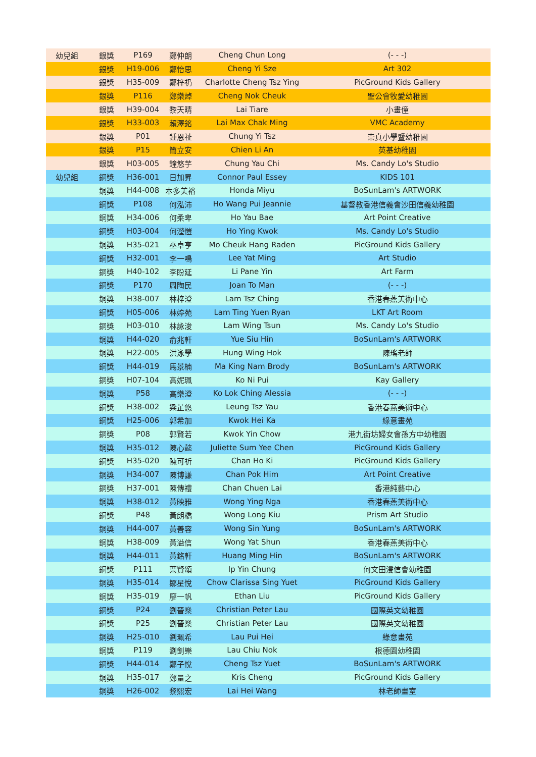| 幼兒組 | 銀獎 | P169 | 鄭仲朗 | Cheng Chun Long | (- - -) |
| | 銀獎 | H19-006 | 鄭怡思 | Cheng Yi Sze | Art 302 |
| | 銀獎 | H35-009 | 鄭梓礽 | Charlotte Cheng Tsz Ying | PicGround Kids Gallery |
| | 銀獎 | P116 | 鄭樂焯 | Cheng Nok Cheuk | 聖公會牧愛幼稚園 |
| | 銀獎 | H39-004 | 黎天晴 | Lai Tiare | 小畫僮 |
| | 銀獎 | H33-003 | 賴澤銘 | Lai Max Chak Ming | VMC Academy |
| | 銀獎 | P01 | 鍾恩祉 | Chung Yi Tsz | 崇真小學暨幼稚園 |
| | 銀獎 | P15 | 簡立安 | Chien Li An | 英基幼稚園 |
| | 銀獎 | H03-005 | 鐘悠芋 | Chung Yau Chi | Ms. Candy Lo's Studio |
| 幼兒組 | 銅獎 | H36-001 | 日加昇 | Connor Paul Essey | KIDS 101 |
| | 銅獎 | H44-008 | 本多美裕 | Honda Miyu | BoSunLam's ARTWORK |
| | 銅獎 | P108 | 何泓沛 | Ho Wang Pui Jeannie | 基督教香港信義會沙田信義幼稚園 |
| | 銅獎 | H34-006 | 何柔卑 | Ho Yau Bae | Art Point Creative |
| | 銅獎 | H03-004 | 何瀅愷 | Ho Ying Kwok | Ms. Candy Lo's Studio |
| | 銅獎 | H35-021 | 巫卓亨 | Mo Cheuk Hang Raden | PicGround Kids Gallery |
| | 銅獎 | H32-001 | 李一鳴 | Lee Yat Ming | Art Studio |
| | 銅獎 | H40-102 | 李盼延 | Li Pane Yin | Art Farm |
| | 銅獎 | P170 | 周陶民 | Joan To Man | (- - -) |
| | 銅獎 | H38-007 | 林梓澄 | Lam Tsz Ching | 香港春燕美術中心 |
| | 銅獎 | H05-006 | 林婷苑 | Lam Ting Yuen Ryan | LKT Art Room |
| | 銅獎 | H03-010 | 林詠浚 | Lam Wing Tsun | Ms. Candy Lo's Studio |
| | 銅獎 | H44-020 | 俞兆軒 | Yue Siu Hin | BoSunLam's ARTWORK |
| | 銅獎 | H22-005 | 洪泳學 | Hung Wing Hok | 陳瑤老師 |
| | 銅獎 | H44-019 | 馬景楠 | Ma King Nam Brody | BoSunLam's ARTWORK |
| | 銅獎 | H07-104 | 高妮珮 | Ko Ni Pui | Kay Gallery |
| | 銅獎 | P58 | 高樂澄 | Ko Lok Ching Alessia | (- - -) |
| | 銅獎 | H38-002 | 梁芷悠 | Leung Tsz Yau | 香港春燕美術中心 |
| | 銅獎 | H25-006 | 郭希加 | Kwok Hei Ka | 綠意畫苑 |
| | 銅獎 | P08 | 郭賢若 | Kwok Yin Chow | 港九街坊婦女會孫方中幼稚園 |
| | 銅獎 | H35-012 | 陳心懿 | Juliette Sum Yee Chen | PicGround Kids Gallery |
| | 銅獎 | H35-020 | 陳可祈 | Chan Ho Ki | PicGround Kids Gallery |
| | 銅獎 | H34-007 | 陳博謙 | Chan Pok Him | Art Point Creative |
| | 銅獎 | H37-001 | 陳傳禮 | Chan Chuen Lai | 香港純藝中心 |
| | 銅獎 | H38-012 | 黃映雅 | Wong Ying Nga | 香港春燕美術中心 |
| | 銅獎 | P48 | 黃朗橋 | Wong Long Kiu | Prism Art Studio |
| | 銅獎 | H44-007 | 黃善容 | Wong Sin Yung | BoSunLam's ARTWORK |
| | 銅獎 | H38-009 | 黃溢信 | Wong Yat Shun | 香港春燕美術中心 |
| | 銅獎 | H44-011 | 黃銘軒 | Huang Ming Hin | BoSunLam's ARTWORK |
| | 銅獎 | P111 | 葉賢頌 | Ip Yin Chung | 何文田浸信會幼稚園 |
| | 銅獎 | H35-014 | 鄒星悅 | Chow Clarissa Sing Yuet | PicGround Kids Gallery |
| | 銅獎 | H35-019 | 廖一帆 | Ethan Liu | PicGround Kids Gallery |
| | 銅獎 | P24 | 劉晉燊 | Christian Peter Lau | 國際英文幼稚園 |
| | 銅獎 | P25 | 劉晉燊 | Christian Peter Lau | 國際英文幼稚園 |
| | 銅獎 | H25-010 | 劉珮希 | Lau Pui Hei | 綠意畫苑 |
| | 銅獎 | P119 | 劉釗樂 | Lau Chiu Nok | 根德園幼稚園 |
| | 銅獎 | H44-014 | 鄭子悅 | Cheng Tsz Yuet | BoSunLam's ARTWORK |
| | 銅獎 | H35-017 | 鄭量之 | Kris Cheng | PicGround Kids Gallery |
| | 銅獎 | H26-002 | 黎熙宏 | Lai Hei Wang | 林老師畫室 |